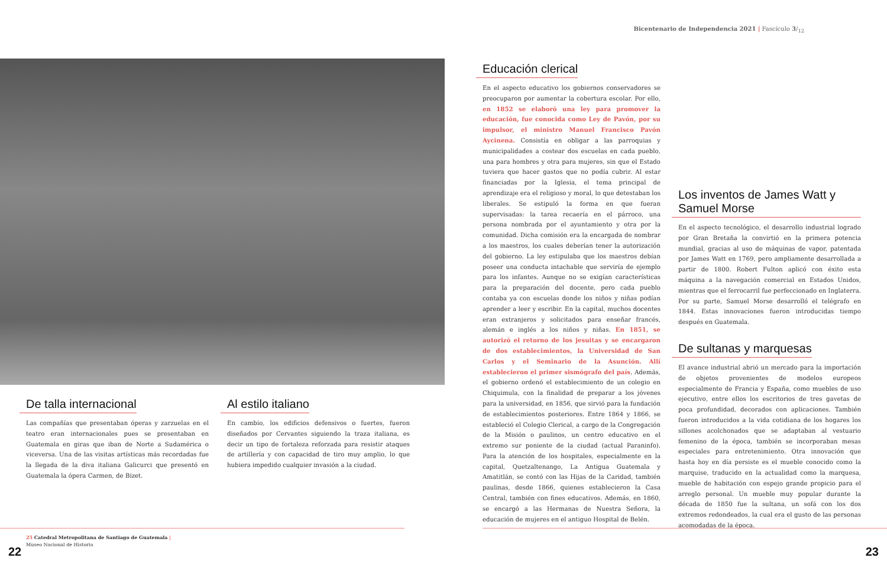De talla internacional
Las compañías que presentaban óperas y zarzuelas en el teatro eran internacionales pues se presentaban en Guatemala en giras que iban de Norte a Sudamérica o viceversa. Una de las visitas artísticas más recordadas fue la llegada de la diva italiana Galicurci que presentó en Guatemala la ópera Carmen, de Bizet.
Al estilo italiano
En cambio, los edificios defensivos o fuertes, fueron diseñados por Cervantes siguiendo la traza italiana, es decir un tipo de fortaleza reforzada para resistir ataques de artillería y con capacidad de tiro muy amplio, lo que hubiera impedido cualquier invasión a la ciudad.
25 Catedral Metropolitana de Santiago de Guatemala |
Museo Nacional de Historia
22
Bicentenario de Independencia 2021 | Fascículo 3/<sub>12</sub>
Educación clerical
En el aspecto educativo los gobiernos conservadores se preocuparon por aumentar la cobertura escolar. Por ello, en 1852 se elaboró una ley para promover la educación, fue conocida como Ley de Pavón, por su impulsor, el ministro Manuel Francisco Pavón Aycinena. Consistía en obligar a las parroquias y municipalidades a costear dos escuelas en cada pueblo, una para hombres y otra para mujeres, sin que el Estado tuviera que hacer gastos que no podía cubrir. Al estar financiadas por la Iglesia, el tema principal de aprendizaje era el religioso y moral, lo que detestaban los liberales. Se estipuló la forma en que fueran supervisadas: la tarea recaería en el párroco, una persona nombrada por el ayuntamiento y otra por la comunidad. Dicha comisión era la encargada de nombrar a los maestros, los cuales deberían tener la autorización del gobierno. La ley estipulaba que los maestros debían poseer una conducta intachable que serviría de ejemplo para los infantes. Aunque no se exigían características para la preparación del docente, pero cada pueblo contaba ya con escuelas donde los niños y niñas podían aprender a leer y escribir. En la capital, muchos docentes eran extranjeros y solicitados para enseñar francés, alemán e inglés a los niños y niñas. En 1851, se autorizó el retorno de los jesuitas y se encargaron de dos establecimientos, la Universidad de San Carlos y el Seminario de la Asunción. Allí establecieron el primer sismógrafo del país. Además, el gobierno ordenó el establecimiento de un colegio en Chiquimula, con la finalidad de preparar a los jóvenes para la universidad, en 1856, que sirvió para la fundación de establecimientos posteriores. Entre 1864 y 1866, se estableció el Colegio Clerical, a cargo de la Congregación de la Misión o paulinos, un centro educativo en el extremo sur poniente de la ciudad (actual Paraninfo). Para la atención de los hospitales, especialmente en la capital, Quetzaltenango, La Antigua Guatemala y Amatitlán, se contó con las Hijas de la Caridad, también paulinas, desde 1866, quienes establecieron la Casa Central, también con fines educativos. Además, en 1860, se encargó a las Hermanas de Nuestra Señora, la educación de mujeres en el antiguo Hospital de Belén.
Los inventos de James Watt y Samuel Morse
En el aspecto tecnológico, el desarrollo industrial logrado por Gran Bretaña la convirtió en la primera potencia mundial, gracias al uso de máquinas de vapor, patentada por James Watt en 1769, pero ampliamente desarrollada a partir de 1800. Robert Fulton aplicó con éxito esta máquina a la navegación comercial en Estados Unidos, mientras que el ferrocarril fue perfeccionado en Inglaterra. Por su parte, Samuel Morse desarrolló el telégrafo en 1844. Estas innovaciones fueron introducidas tiempo después en Guatemala.
De sultanas y marquesas
El avance industrial abrió un mercado para la importación de objetos provenientes de modelos europeos especialmente de Francia y España, como muebles de uso ejecutivo, entre ellos los escritorios de tres gavetas de poca profundidad, decorados con aplicaciones. También fueron introducidos a la vida cotidiana de los hogares los sillones acolchonados que se adaptaban al vestuario femenino de la época, también se incorporaban mesas especiales para entretenimiento. Otra innovación que hasta hoy en día persiste es el mueble conocido como la marquise, traducido en la actualidad como la marquesa, mueble de habitación con espejo grande propicio para el arreglo personal. Un mueble muy popular durante la década de 1850 fue la sultana, un sofá con los dos extremos redondeados, la cual era el gusto de las personas acomodadas de la época.
23